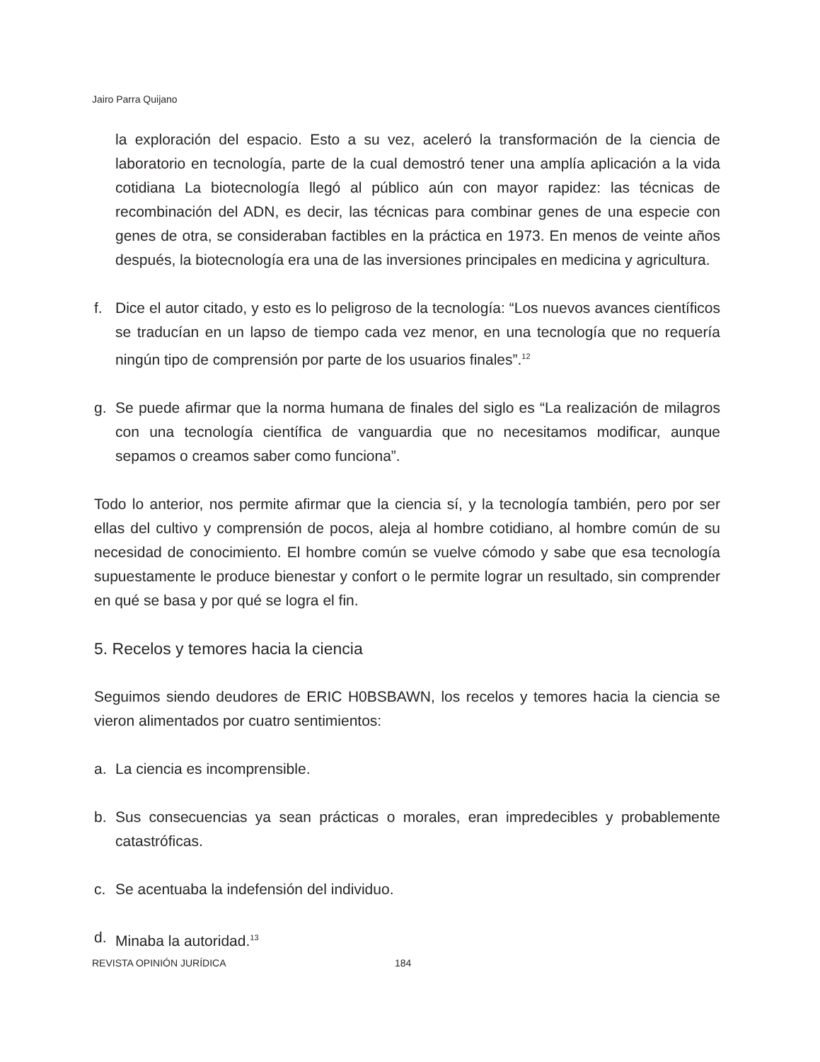Jairo Parra Quijano
la exploración del espacio. Esto a su vez, aceleró la transformación de la ciencia de laboratorio en tecnología, parte de la cual demostró tener una amplía aplicación a la vida cotidiana La biotecnología llegó al público aún con mayor rapidez: las técnicas de recombinación del ADN, es decir, las técnicas para combinar genes de una especie con genes de otra, se consideraban factibles en la práctica en 1973. En menos de veinte años después, la biotecnología era una de las inversiones principales en medicina y agricultura.
f. Dice el autor citado, y esto es lo peligroso de la tecnología: “Los nuevos avances científicos se traducían en un lapso de tiempo cada vez menor, en una tecnología que no requería ningún tipo de comprensión por parte de los usuarios finales”.<sup>12</sup>
g. Se puede afirmar que la norma humana de finales del siglo es “La realización de milagros con una tecnología científica de vanguardia que no necesitamos modificar, aunque sepamos o creamos saber como funciona”.
Todo lo anterior, nos permite afirmar que la ciencia sí, y la tecnología también, pero por ser ellas del cultivo y comprensión de pocos, aleja al hombre cotidiano, al hombre común de su necesidad de conocimiento. El hombre común se vuelve cómodo y sabe que esa tecnología supuestamente le produce bienestar y confort o le permite lograr un resultado, sin comprender en qué se basa y por qué se logra el fin.
5. Recelos y temores hacia la ciencia
Seguimos siendo deudores de ERIC H0BSBAWN, los recelos y temores hacia la ciencia se vieron alimentados por cuatro sentimientos:
a. La ciencia es incomprensible.
b. Sus consecuencias ya sean prácticas o morales, eran impredecibles y probablemente catastróficas.
c. Se acentuaba la indefensión del individuo.
d. Minaba la autoridad.<sup>13</sup>
REVISTA OPINIÓN JURÍDICA 184